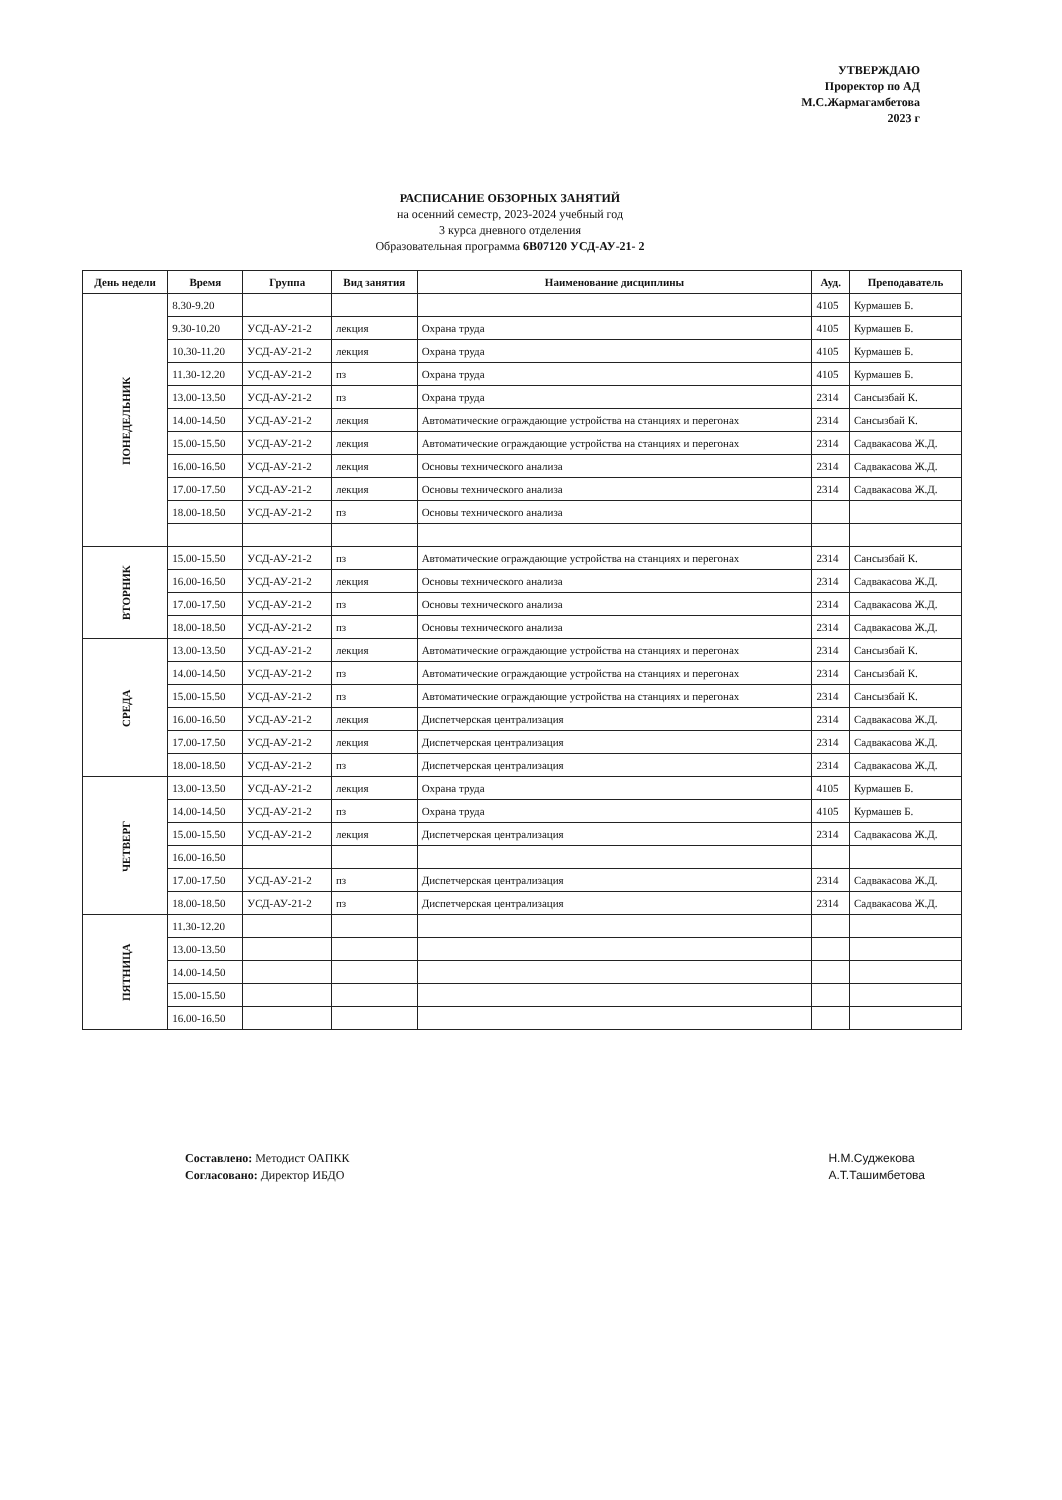УТВЕРЖДАЮ
Проректор по АД
М.С.Жармагамбетова
2023 г
РАСПИСАНИЕ ОБЗОРНЫХ ЗАНЯТИЙ
на осенний семестр, 2023-2024 учебный год
3 курса дневного отделения
Образовательная программа 6В07120 УСД-АУ-21- 2
| День недели | Время | Группа | Вид занятия | Наименование дисциплины | Ауд. | Преподаватель |
| --- | --- | --- | --- | --- | --- | --- |
| ПОНЕДЕЛЬНИК | 8.30-9.20 | | | | 4105 | Курмашев Б. |
| | 9.30-10.20 | УСД-АУ-21-2 | лекция | Охрана труда | 4105 | Курмашев Б. |
| | 10.30-11.20 | УСД-АУ-21-2 | лекция | Охрана труда | 4105 | Курмашев Б. |
| | 11.30-12.20 | УСД-АУ-21-2 | пз | Охрана труда | 4105 | Курмашев Б. |
| | 13.00-13.50 | УСД-АУ-21-2 | пз | Охрана труда | 2314 | Сансызбай К. |
| | 14.00-14.50 | УСД-АУ-21-2 | лекция | Автоматические ограждающие устройства на станциях и перегонах | 2314 | Сансызбай К. |
| | 15.00-15.50 | УСД-АУ-21-2 | лекция | Автоматические ограждающие устройства на станциях и перегонах | 2314 | Садвакасова Ж.Д. |
| | 16.00-16.50 | УСД-АУ-21-2 | лекция | Основы технического анализа | 2314 | Садвакасова Ж.Д. |
| | 17.00-17.50 | УСД-АУ-21-2 | лекция | Основы технического анализа | 2314 | Садвакасова Ж.Д. |
| | 18.00-18.50 | УСД-АУ-21-2 | пз | Основы технического анализа | | |
| ВТОРНИК | 15.00-15.50 | УСД-АУ-21-2 | пз | Автоматические ограждающие устройства на станциях и перегонах | 2314 | Сансызбай К. |
| | 16.00-16.50 | УСД-АУ-21-2 | лекция | Основы технического анализа | 2314 | Садвакасова Ж.Д. |
| | 17.00-17.50 | УСД-АУ-21-2 | пз | Основы технического анализа | 2314 | Садвакасова Ж.Д. |
| | 18.00-18.50 | УСД-АУ-21-2 | пз | Основы технического анализа | 2314 | Садвакасова Ж.Д. |
| СРЕДА | 13.00-13.50 | УСД-АУ-21-2 | лекция | Автоматические ограждающие устройства на станциях и перегонах | 2314 | Сансызбай К. |
| | 14.00-14.50 | УСД-АУ-21-2 | пз | Автоматические ограждающие устройства на станциях и перегонах | 2314 | Сансызбай К. |
| | 15.00-15.50 | УСД-АУ-21-2 | пз | Автоматические ограждающие устройства на станциях и перегонах | 2314 | Сансызбай К. |
| | 16.00-16.50 | УСД-АУ-21-2 | лекция | Диспетчерская централизация | 2314 | Садвакасова Ж.Д. |
| | 17.00-17.50 | УСД-АУ-21-2 | лекция | Диспетчерская централизация | 2314 | Садвакасова Ж.Д. |
| | 18.00-18.50 | УСД-АУ-21-2 | пз | Диспетчерская централизация | 2314 | Садвакасова Ж.Д. |
| ЧЕТВЕРГ | 13.00-13.50 | УСД-АУ-21-2 | лекция | Охрана труда | 4105 | Курмашев Б. |
| | 14.00-14.50 | УСД-АУ-21-2 | пз | Охрана труда | 4105 | Курмашев Б. |
| | 15.00-15.50 | УСД-АУ-21-2 | лекция | Диспетчерская централизация | 2314 | Садвакасова Ж.Д. |
| | 16.00-16.50 | | | | | |
| | 17.00-17.50 | УСД-АУ-21-2 | пз | Диспетчерская централизация | 2314 | Садвакасова Ж.Д. |
| | 18.00-18.50 | УСД-АУ-21-2 | пз | Диспетчерская централизация | 2314 | Садвакасова Ж.Д. |
| ПЯТНИЦА | 11.30-12.20 | | | | | |
| | 13.00-13.50 | | | | | |
| | 14.00-14.50 | | | | | |
| | 15.00-15.50 | | | | | |
| | 16.00-16.50 | | | | | |
Н.М.Суджекова
А.Т.Ташимбетова
Составлено: Методист ОАПКК
Согласовано: Директор ИБДО